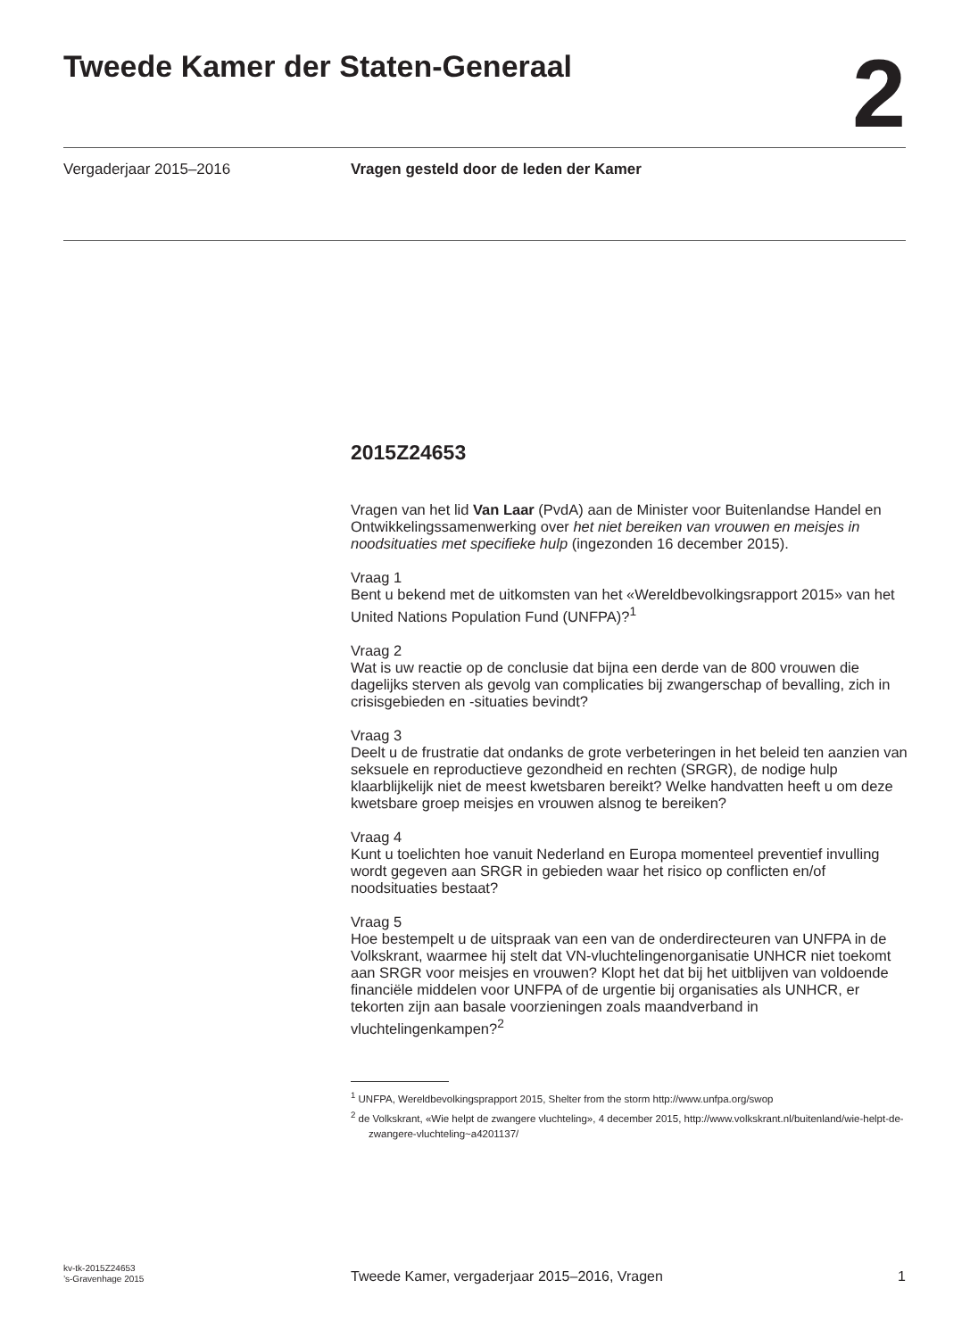Tweede Kamer der Staten-Generaal
2
Vergaderjaar 2015–2016 Vragen gesteld door de leden der Kamer
2015Z24653
Vragen van het lid Van Laar (PvdA) aan de Minister voor Buitenlandse Handel en Ontwikkelingssamenwerking over het niet bereiken van vrouwen en meisjes in noodsituaties met specifieke hulp (ingezonden 16 december 2015).
Vraag 1
Bent u bekend met de uitkomsten van het «Wereldbevolkingsrapport 2015» van het United Nations Population Fund (UNFPA)?<sup>1</sup>
Vraag 2
Wat is uw reactie op de conclusie dat bijna een derde van de 800 vrouwen die dagelijks sterven als gevolg van complicaties bij zwangerschap of bevalling, zich in crisisgebieden en -situaties bevindt?
Vraag 3
Deelt u de frustratie dat ondanks de grote verbeteringen in het beleid ten aanzien van seksuele en reproductieve gezondheid en rechten (SRGR), de nodige hulp klaarblijkelijk niet de meest kwetsbaren bereikt? Welke handvatten heeft u om deze kwetsbare groep meisjes en vrouwen alsnog te bereiken?
Vraag 4
Kunt u toelichten hoe vanuit Nederland en Europa momenteel preventief invulling wordt gegeven aan SRGR in gebieden waar het risico op conflicten en/of noodsituaties bestaat?
Vraag 5
Hoe bestempelt u de uitspraak van een van de onderdirecteuren van UNFPA in de Volkskrant, waarmee hij stelt dat VN-vluchtelingenorganisatie UNHCR niet toekomt aan SRGR voor meisjes en vrouwen? Klopt het dat bij het uitblijven van voldoende financiële middelen voor UNFPA of de urgentie bij organisaties als UNHCR, er tekorten zijn aan basale voorzieningen zoals maandverband in vluchtelingenkampen?<sup>2</sup>
<sup>1</sup> UNFPA, Wereldbevolkingsprapport 2015, Shelter from the storm http://www.unfpa.org/swop
<sup>2</sup> de Volkskrant, «Wie helpt de zwangere vluchteling», 4 december 2015, http://www.volkskrant.nl/buitenland/wie-helpt-de-zwangere-vluchteling~a4201137/
kv-tk-2015Z24653
’s-Gravenhage 2015
Tweede Kamer, vergaderjaar 2015–2016, Vragen
1